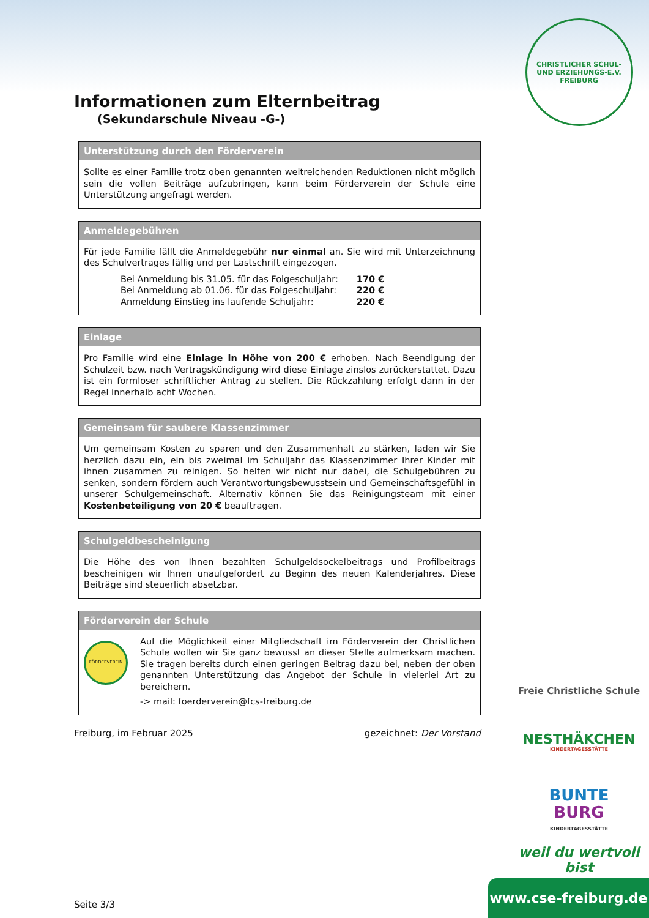CHRISTLICHER SCHUL- UND ERZIEHUNGS-E.V. FREIBURG
Informationen zum Elternbeitrag
(Sekundarschule Niveau -G-)
Unterstützung durch den Förderverein
Sollte es einer Familie trotz oben genannten weitreichenden Reduktionen nicht möglich sein die vollen Beiträge aufzubringen, kann beim Förderverein der Schule eine Unterstützung angefragt werden.
Anmeldegebühren
Für jede Familie fällt die Anmeldegebühr nur einmal an. Sie wird mit Unterzeichnung des Schulvertrages fällig und per Lastschrift eingezogen.
| Bei Anmeldung bis 31.05. für das Folgeschuljahr: | 170 € |
| Bei Anmeldung ab 01.06. für das Folgeschuljahr: | 220 € |
| Anmeldung Einstieg ins laufende Schuljahr: | 220 € |
Einlage
Pro Familie wird eine Einlage in Höhe von 200 € erhoben. Nach Beendigung der Schulzeit bzw. nach Vertragskündigung wird diese Einlage zinslos zurückerstattet. Dazu ist ein formloser schriftlicher Antrag zu stellen. Die Rückzahlung erfolgt dann in der Regel innerhalb acht Wochen.
Gemeinsam für saubere Klassenzimmer
Um gemeinsam Kosten zu sparen und den Zusammenhalt zu stärken, laden wir Sie herzlich dazu ein, ein bis zweimal im Schuljahr das Klassenzimmer Ihrer Kinder mit ihnen zusammen zu reinigen. So helfen wir nicht nur dabei, die Schulgebühren zu senken, sondern fördern auch Verantwortungsbewusstsein und Gemeinschaftsgefühl in unserer Schulgemeinschaft. Alternativ können Sie das Reinigungsteam mit einer Kostenbeteiligung von 20 € beauftragen.
Schulgeldbescheinigung
Die Höhe des von Ihnen bezahlten Schulgeldsockelbeitrags und Profilbeitrags bescheinigen wir Ihnen unaufgefordert zu Beginn des neuen Kalenderjahres. Diese Beiträge sind steuerlich absetzbar.
Förderverein der Schule
FÖRDERVEREIN
Auf die Möglichkeit einer Mitgliedschaft im Förderverein der Christlichen Schule wollen wir Sie ganz bewusst an dieser Stelle aufmerksam machen. Sie tragen bereits durch einen geringen Beitrag dazu bei, neben der oben genannten Unterstützung das Angebot der Schule in vielerlei Art zu bereichern.
-> mail: foerderverein@fcs-freiburg.de
Freiburg, im Februar 2025 gezeichnet: Der Vorstand
Seite 3/3
Freie Christliche Schule
NESTHÄKCHEN
KINDERTAGESSTÄTTE
BUNTE
BURG
KINDERTAGESSTÄTTE
weil du wertvoll bist
www.cse-freiburg.de